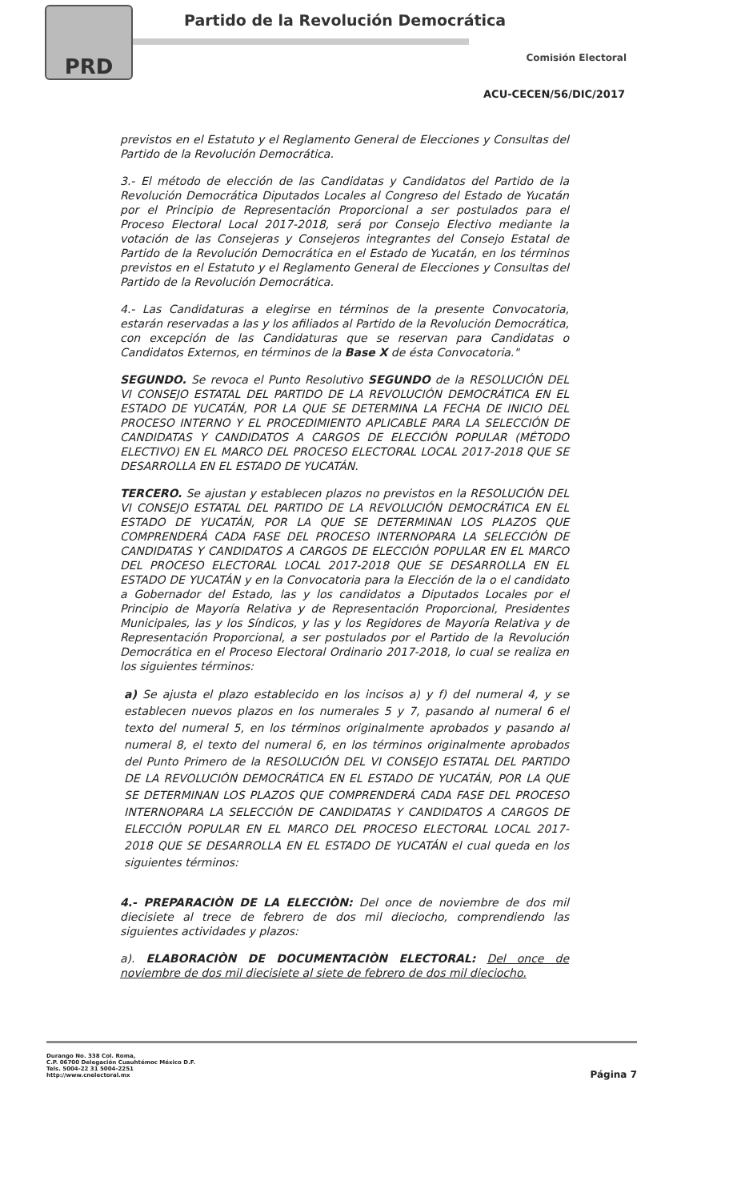PRD
Partido de la Revolución Democrática
Comisión Electoral
ACU-CECEN/56/DIC/2017
previstos en el Estatuto y el Reglamento General de Elecciones y Consultas del Partido de la Revolución Democrática.
3.- El método de elección de las Candidatas y Candidatos del Partido de la Revolución Democrática Diputados Locales al Congreso del Estado de Yucatán por el Principio de Representación Proporcional a ser postulados para el Proceso Electoral Local 2017-2018, será por Consejo Electivo mediante la votación de las Consejeras y Consejeros integrantes del Consejo Estatal de Partido de la Revolución Democrática en el Estado de Yucatán, en los términos previstos en el Estatuto y el Reglamento General de Elecciones y Consultas del Partido de la Revolución Democrática.
4.- Las Candidaturas a elegirse en términos de la presente Convocatoria, estarán reservadas a las y los afiliados al Partido de la Revolución Democrática, con excepción de las Candidaturas que se reservan para Candidatas o Candidatos Externos, en términos de la Base X de ésta Convocatoria."
SEGUNDO. Se revoca el Punto Resolutivo SEGUNDO de la RESOLUCIÓN DEL VI CONSEJO ESTATAL DEL PARTIDO DE LA REVOLUCIÓN DEMOCRÁTICA EN EL ESTADO DE YUCATÁN, POR LA QUE SE DETERMINA LA FECHA DE INICIO DEL PROCESO INTERNO Y EL PROCEDIMIENTO APLICABLE PARA LA SELECCIÓN DE CANDIDATAS Y CANDIDATOS A CARGOS DE ELECCIÓN POPULAR (MÉTODO ELECTIVO) EN EL MARCO DEL PROCESO ELECTORAL LOCAL 2017-2018 QUE SE DESARROLLA EN EL ESTADO DE YUCATÁN.
TERCERO. Se ajustan y establecen plazos no previstos en la RESOLUCIÓN DEL VI CONSEJO ESTATAL DEL PARTIDO DE LA REVOLUCIÓN DEMOCRÁTICA EN EL ESTADO DE YUCATÁN, POR LA QUE SE DETERMINAN LOS PLAZOS QUE COMPRENDERÁ CADA FASE DEL PROCESO INTERNOPARA LA SELECCIÓN DE CANDIDATAS Y CANDIDATOS A CARGOS DE ELECCIÓN POPULAR EN EL MARCO DEL PROCESO ELECTORAL LOCAL 2017-2018 QUE SE DESARROLLA EN EL ESTADO DE YUCATÁN y en la Convocatoria para la Elección de la o el candidato a Gobernador del Estado, las y los candidatos a Diputados Locales por el Principio de Mayoría Relativa y de Representación Proporcional, Presidentes Municipales, las y los Síndicos, y las y los Regidores de Mayoría Relativa y de Representación Proporcional, a ser postulados por el Partido de la Revolución Democrática en el Proceso Electoral Ordinario 2017-2018, lo cual se realiza en los siguientes términos:
a) Se ajusta el plazo establecido en los incisos a) y f) del numeral 4, y se establecen nuevos plazos en los numerales 5 y 7, pasando al numeral 6 el texto del numeral 5, en los términos originalmente aprobados y pasando al numeral 8, el texto del numeral 6, en los términos originalmente aprobados del Punto Primero de la RESOLUCIÓN DEL VI CONSEJO ESTATAL DEL PARTIDO DE LA REVOLUCIÓN DEMOCRÁTICA EN EL ESTADO DE YUCATÁN, POR LA QUE SE DETERMINAN LOS PLAZOS QUE COMPRENDERÁ CADA FASE DEL PROCESO INTERNOPARA LA SELECCIÓN DE CANDIDATAS Y CANDIDATOS A CARGOS DE ELECCIÓN POPULAR EN EL MARCO DEL PROCESO ELECTORAL LOCAL 2017-2018 QUE SE DESARROLLA EN EL ESTADO DE YUCATÁN el cual queda en los siguientes términos:
4.- PREPARACIÒN DE LA ELECCIÒN: Del once de noviembre de dos mil diecisiete al trece de febrero de dos mil dieciocho, comprendiendo las siguientes actividades y plazos:
a). ELABORACIÒN DE DOCUMENTACIÒN ELECTORAL: Del once de noviembre de dos mil diecisiete al siete de febrero de dos mil dieciocho.
Durango No. 338 Col. Roma,
C.P. 06700 Delegación Cuauhtémoc México D.F.
Tels. 5004-22 31 5004-2251
http://www.cnelectoral.mx
Página 7